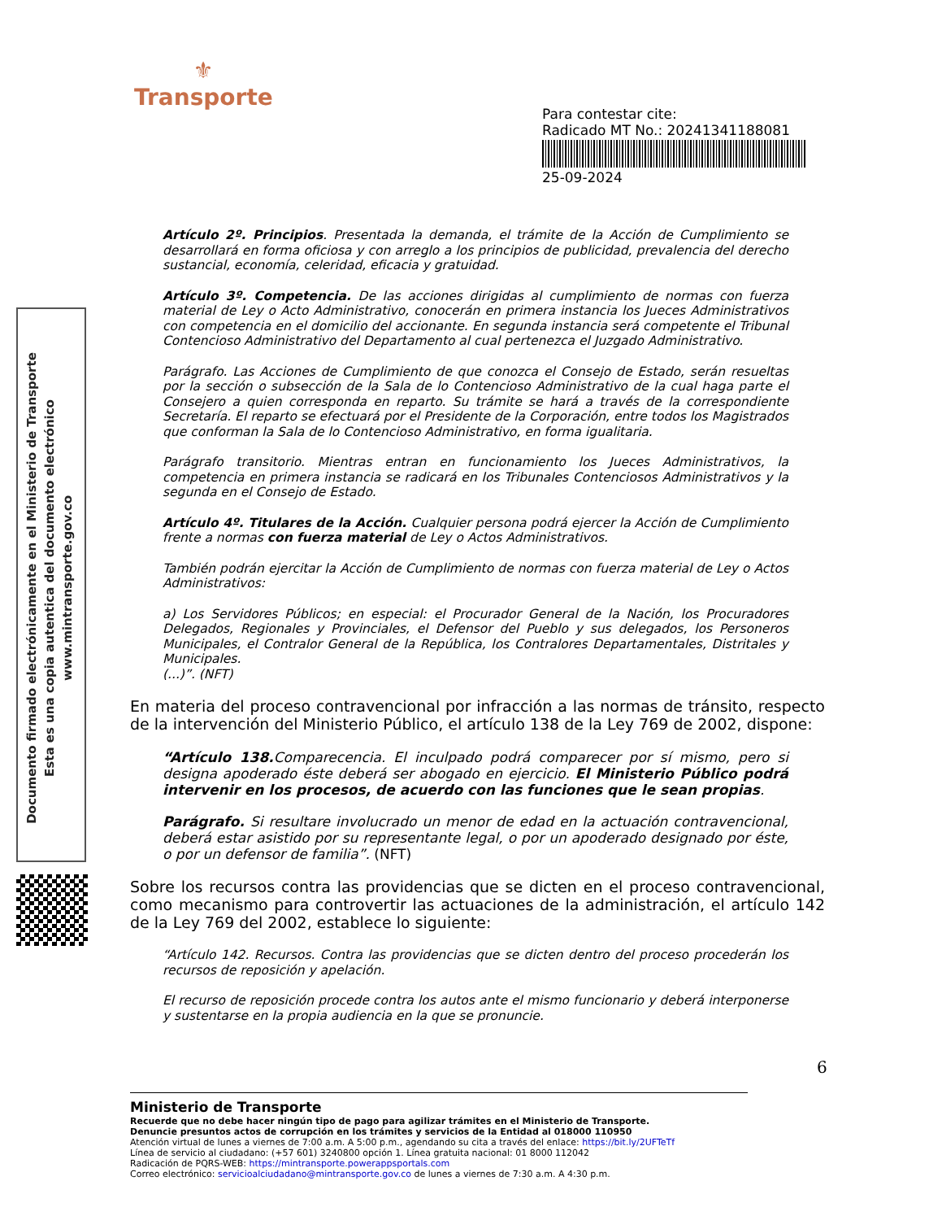⚜
Transporte
Para contestar cite:
Radicado MT No.: 20241341188081
25-09-2024
Documento firmado electrónicamente en el Ministerio de Transporte
Esta es una copia autentica del documento electrónico
www.mintransporte.gov.co
Artículo 2º. Principios. Presentada la demanda, el trámite de la Acción de Cumplimiento se desarrollará en forma oficiosa y con arreglo a los principios de publicidad, prevalencia del derecho sustancial, economía, celeridad, eficacia y gratuidad.
Artículo 3º. Competencia. De las acciones dirigidas al cumplimiento de normas con fuerza material de Ley o Acto Administrativo, conocerán en primera instancia los Jueces Administrativos con competencia en el domicilio del accionante. En segunda instancia será competente el Tribunal Contencioso Administrativo del Departamento al cual pertenezca el Juzgado Administrativo.
Parágrafo. Las Acciones de Cumplimiento de que conozca el Consejo de Estado, serán resueltas por la sección o subsección de la Sala de lo Contencioso Administrativo de la cual haga parte el Consejero a quien corresponda en reparto. Su trámite se hará a través de la correspondiente Secretaría. El reparto se efectuará por el Presidente de la Corporación, entre todos los Magistrados que conforman la Sala de lo Contencioso Administrativo, en forma igualitaria.
Parágrafo transitorio. Mientras entran en funcionamiento los Jueces Administrativos, la competencia en primera instancia se radicará en los Tribunales Contenciosos Administrativos y la segunda en el Consejo de Estado.
Artículo 4º. Titulares de la Acción. Cualquier persona podrá ejercer la Acción de Cumplimiento frente a normas con fuerza material de Ley o Actos Administrativos.
También podrán ejercitar la Acción de Cumplimiento de normas con fuerza material de Ley o Actos Administrativos:
a) Los Servidores Públicos; en especial: el Procurador General de la Nación, los Procuradores Delegados, Regionales y Provinciales, el Defensor del Pueblo y sus delegados, los Personeros Municipales, el Contralor General de la República, los Contralores Departamentales, Distritales y Municipales.
(...)”. (NFT)
En materia del proceso contravencional por infracción a las normas de tránsito, respecto de la intervención del Ministerio Público, el artículo 138 de la Ley 769 de 2002, dispone:
“Artículo 138. Comparecencia. El inculpado podrá comparecer por sí mismo, pero si designa apoderado éste deberá ser abogado en ejercicio. El Ministerio Público podrá intervenir en los procesos, de acuerdo con las funciones que le sean propias.
Parágrafo. Si resultare involucrado un menor de edad en la actuación contravencional, deberá estar asistido por su representante legal, o por un apoderado designado por éste, o por un defensor de familia”. (NFT)
Sobre los recursos contra las providencias que se dicten en el proceso contravencional, como mecanismo para controvertir las actuaciones de la administración, el artículo 142 de la Ley 769 del 2002, establece lo siguiente:
“Artículo 142. Recursos. Contra las providencias que se dicten dentro del proceso procederán los recursos de reposición y apelación.
El recurso de reposición procede contra los autos ante el mismo funcionario y deberá interponerse y sustentarse en la propia audiencia en la que se pronuncie.
6
Ministerio de Transporte
Recuerde que no debe hacer ningún tipo de pago para agilizar trámites en el Ministerio de Transporte.
Denuncie presuntos actos de corrupción en los trámites y servicios de la Entidad al 018000 110950
Atención virtual de lunes a viernes de 7:00 a.m. A 5:00 p.m., agendando su cita a través del enlace: https://bit.ly/2UFTeTf
Línea de servicio al ciudadano: (+57 601) 3240800 opción 1. Línea gratuita nacional: 01 8000 112042
Radicación de PQRS-WEB: https://mintransporte.powerappsportals.com
Correo electrónico: servicioalciudadano@mintransporte.gov.co de lunes a viernes de 7:30 a.m. A 4:30 p.m.